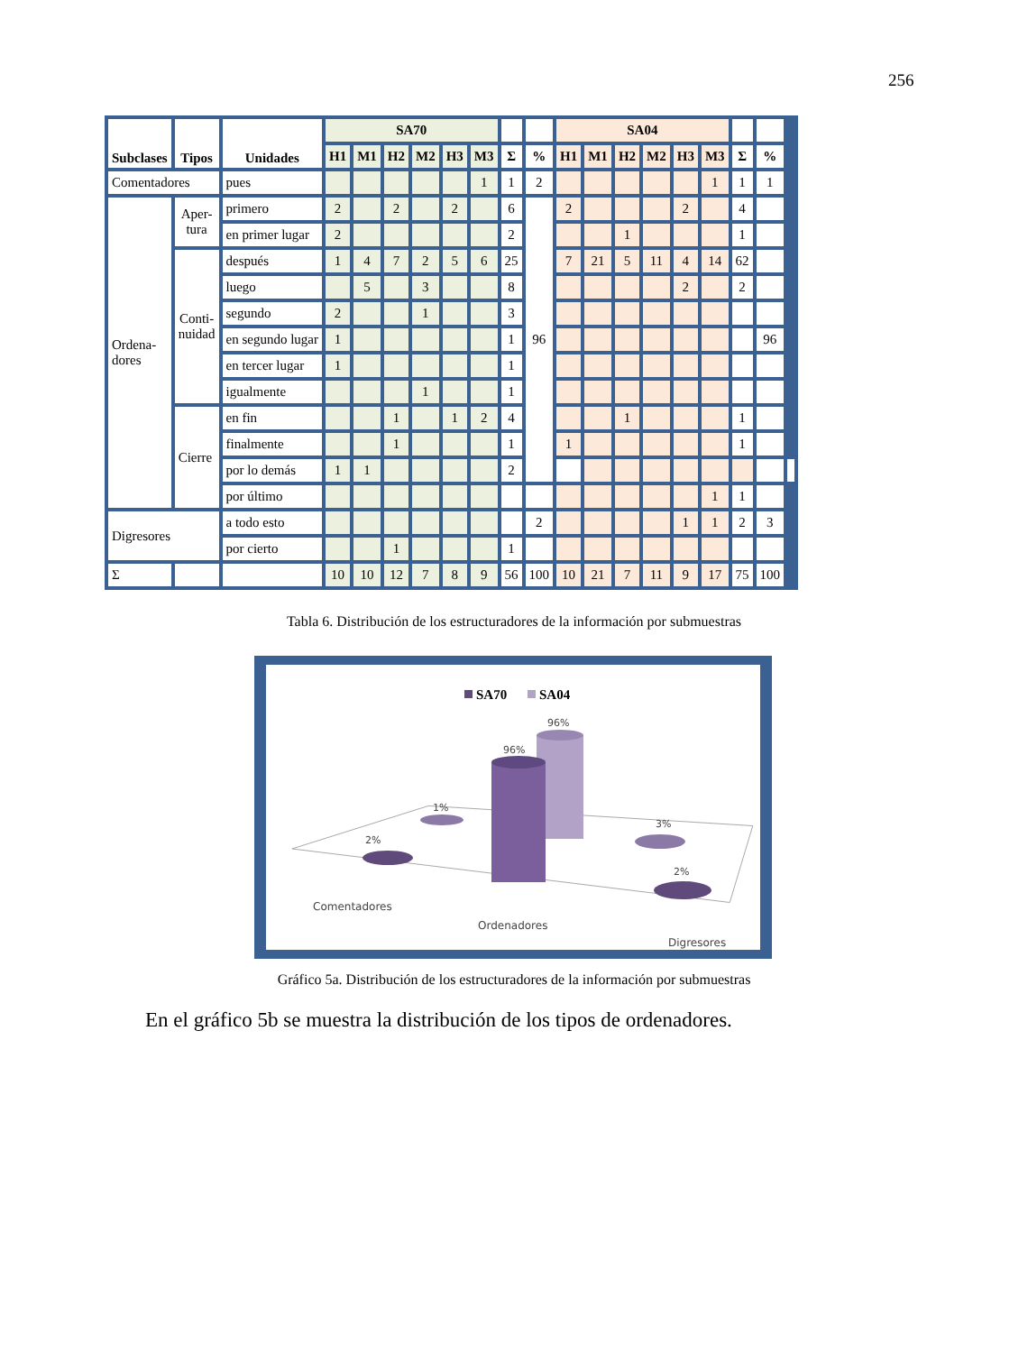256
| Subclases | Tipos | Unidades | SA70 | | | | | | | | SA04 | | | | | | | | |
| | | | H1 | M1 | H2 | M2 | H3 | M3 | Σ | % | H1 | M1 | H2 | M2 | H3 | M3 | Σ | % | |
| Comentadores | | pues | | | | | | 1 | 1 | 2 | | | | | | 1 | 1 | 1 | |
| Ordena- dores | Aper- tura | primero | 2 | | 2 | | 2 | | 6 | 96 | 2 | | | | 2 | | 4 | | |
| | | en primer lugar | 2 | | | | | | 2 | | | | 1 | | | | 1 | | |
| | Conti- nuidad | después | 1 | 4 | 7 | 2 | 5 | 6 | 25 | | 7 | 21 | 5 | 11 | 4 | 14 | 62 | | |
| | | luego | | 5 | | 3 | | | 8 | | | | | | 2 | | 2 | | |
| | | segundo | 2 | | | 1 | | | 3 | | | | | | | | | | |
| | | en segundo lugar | 1 | | | | | | 1 | | | | | | | | | 96 | |
| | | en tercer lugar | 1 | | | | | | 1 | | | | | | | | | | |
| | | igualmente | | | | 1 | | | 1 | | | | | | | | | | |
| | Cierre | en fin | | | 1 | | 1 | 2 | 4 | | | | 1 | | | | 1 | | |
| | | finalmente | | | 1 | | | | 1 | | 1 | | | | | | 1 | | |
| | | por lo demás | 1 | 1 | | | | | 2 | | | | | | | | | | |
| | | por último | | | | | | | | | | | | | | 1 | 1 | | |
| Digresores | | a todo esto | | | | | | | | 2 | | | | | 1 | 1 | 2 | 3 | |
| | | por cierto | | | 1 | | | | 1 | | | | | | | | | | |
| Σ | | | 10 | 10 | 12 | 7 | 8 | 9 | 56 | 100 | 10 | 21 | 7 | 11 | 9 | 17 | 75 | 100 | |
Tabla 6. Distribución de los estructuradores de la información por submuestras
SA70
SA04
2%
1%
96%
96%
3%
2%
Comentadores
Ordenadores
Digresores
Gráfico 5a. Distribución de los estructuradores de la información por submuestras
En el gráfico 5b se muestra la distribución de los tipos de ordenadores.